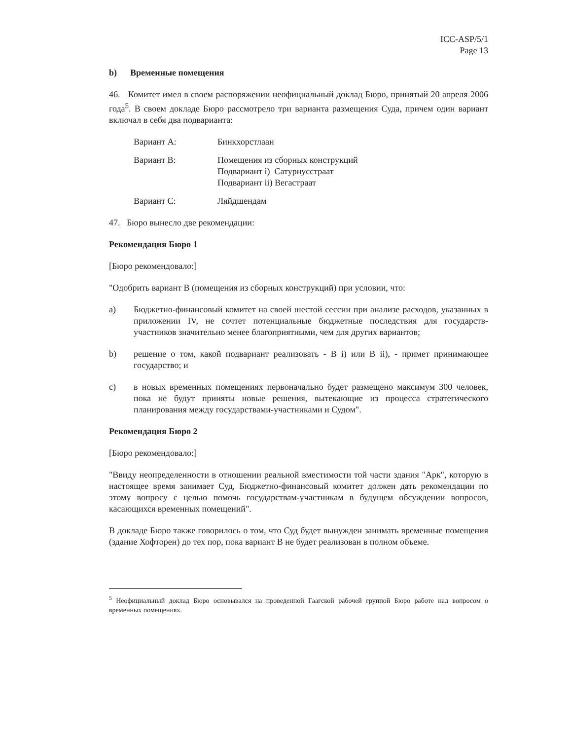ICC-ASP/5/1
Page 13
b) Временные помещения
46. Комитет имел в своем распоряжении неофициальный доклад Бюро, принятый 20 апреля 2006 года<sup>5</sup>. В своем докладе Бюро рассмотрело три варианта размещения Суда, причем один вариант включал в себя два подварианта:
Вариант А: Бинкхорстлаан
Вариант В: Помещения из сборных конструкций
Подвариант i) Сатурнусстраат
Подвариант ii) Вегастраат
Вариант С: Ляйдшендам
47. Бюро вынесло две рекомендации:
Рекомендация Бюро 1
[Бюро рекомендовало:]
"Одобрить вариант В (помещения из сборных конструкций) при условии, что:
a) Бюджетно-финансовый комитет на своей шестой сессии при анализе расходов, указанных в приложении IV, не сочтет потенциальные бюджетные последствия для государств-участников значительно менее благоприятными, чем для других вариантов;
b) решение о том, какой подвариант реализовать - B i) или B ii), - примет принимающее государство; и
c) в новых временных помещениях первоначально будет размещено максимум 300 человек, пока не будут приняты новые решения, вытекающие из процесса стратегического планирования между государствами-участниками и Судом".
Рекомендация Бюро 2
[Бюро рекомендовало:]
"Ввиду неопределенности в отношении реальной вместимости той части здания "Арк", которую в настоящее время занимает Суд, Бюджетно-финансовый комитет должен дать рекомендации по этому вопросу с целью помочь государствам-участникам в будущем обсуждении вопросов, касающихся временных помещений".
В докладе Бюро также говорилось о том, что Суд будет вынужден занимать временные помещения (здание Хофторен) до тех пор, пока вариант В не будет реализован в полном объеме.
<sup>5</sup> Неофициальный доклад Бюро основывался на проведенной Гаагской рабочей группой Бюро работе над вопросом о временных помещениях.